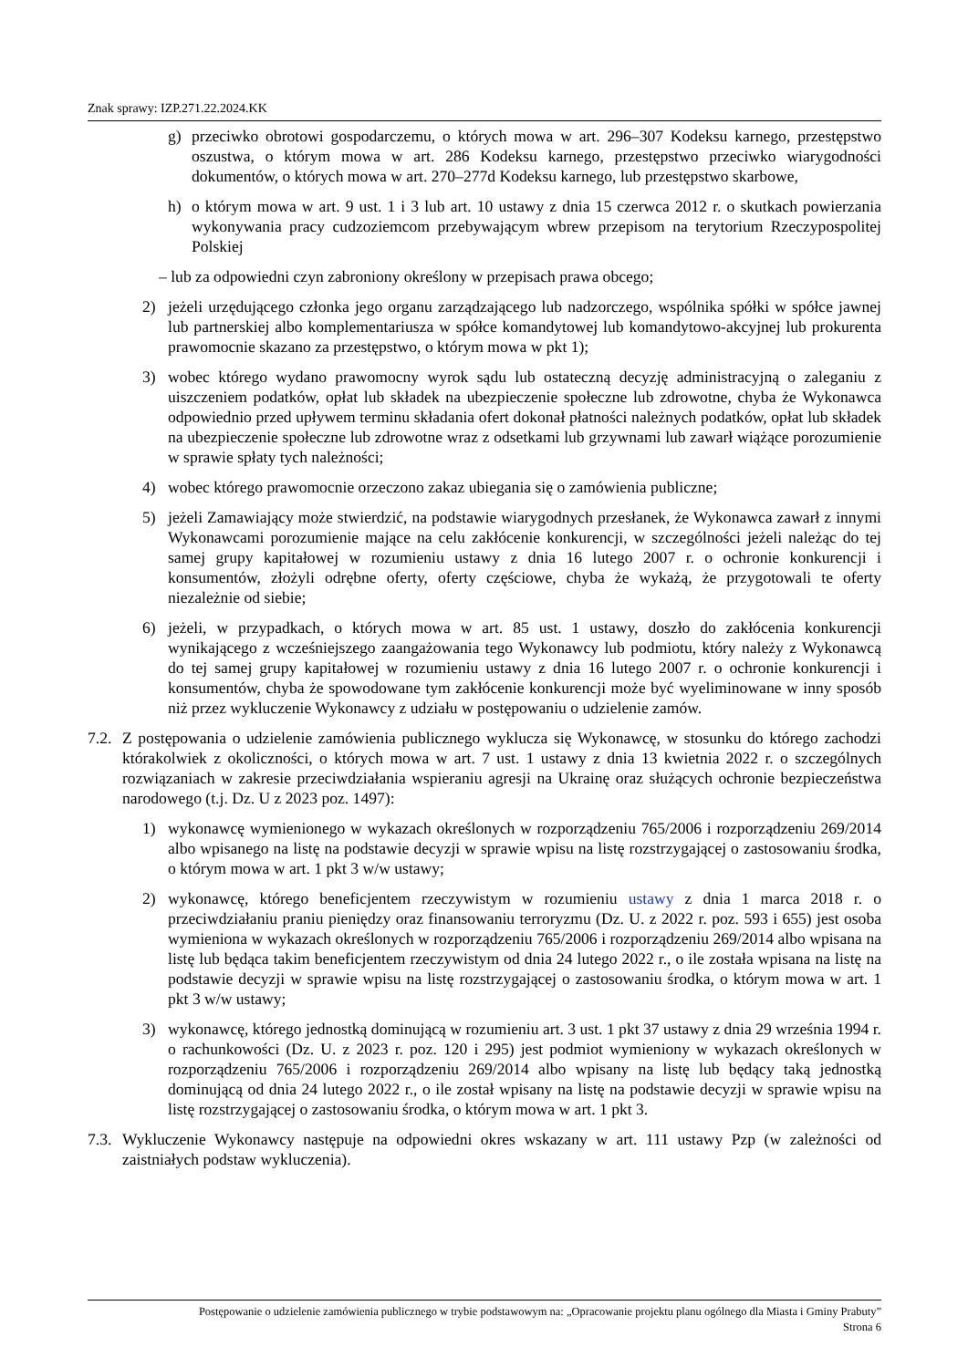Znak sprawy: IZP.271.22.2024.KK
g) przeciwko obrotowi gospodarczemu, o których mowa w art. 296–307 Kodeksu karnego, przestępstwo oszustwa, o którym mowa w art. 286 Kodeksu karnego, przestępstwo przeciwko wiarygodności dokumentów, o których mowa w art. 270–277d Kodeksu karnego, lub przestępstwo skarbowe,
h) o którym mowa w art. 9 ust. 1 i 3 lub art. 10 ustawy z dnia 15 czerwca 2012 r. o skutkach powierzania wykonywania pracy cudzoziemcom przebywającym wbrew przepisom na terytorium Rzeczypospolitej Polskiej
– lub za odpowiedni czyn zabroniony określony w przepisach prawa obcego;
2) jeżeli urzędującego członka jego organu zarządzającego lub nadzorczego, wspólnika spółki w spółce jawnej lub partnerskiej albo komplementariusza w spółce komandytowej lub komandytowo-akcyjnej lub prokurenta prawomocnie skazano za przestępstwo, o którym mowa w pkt 1);
3) wobec którego wydano prawomocny wyrok sądu lub ostateczną decyzję administracyjną o zaleganiu z uiszczeniem podatków, opłat lub składek na ubezpieczenie społeczne lub zdrowotne, chyba że Wykonawca odpowiednio przed upływem terminu składania ofert dokonał płatności należnych podatków, opłat lub składek na ubezpieczenie społeczne lub zdrowotne wraz z odsetkami lub grzywnami lub zawarł wiążące porozumienie w sprawie spłaty tych należności;
4) wobec którego prawomocnie orzeczono zakaz ubiegania się o zamówienia publiczne;
5) jeżeli Zamawiający może stwierdzić, na podstawie wiarygodnych przesłanek, że Wykonawca zawarł z innymi Wykonawcami porozumienie mające na celu zakłócenie konkurencji, w szczególności jeżeli należąc do tej samej grupy kapitałowej w rozumieniu ustawy z dnia 16 lutego 2007 r. o ochronie konkurencji i konsumentów, złożyli odrębne oferty, oferty częściowe, chyba że wykażą, że przygotowali te oferty niezależnie od siebie;
6) jeżeli, w przypadkach, o których mowa w art. 85 ust. 1 ustawy, doszło do zakłócenia konkurencji wynikającego z wcześniejszego zaangażowania tego Wykonawcy lub podmiotu, który należy z Wykonawcą do tej samej grupy kapitałowej w rozumieniu ustawy z dnia 16 lutego 2007 r. o ochronie konkurencji i konsumentów, chyba że spowodowane tym zakłócenie konkurencji może być wyeliminowane w inny sposób niż przez wykluczenie Wykonawcy z udziału w postępowaniu o udzielenie zamów.
7.2. Z postępowania o udzielenie zamówienia publicznego wyklucza się Wykonawcę, w stosunku do którego zachodzi którakolwiek z okoliczności, o których mowa w art. 7 ust. 1 ustawy z dnia 13 kwietnia 2022 r. o szczególnych rozwiązaniach w zakresie przeciwdziałania wspieraniu agresji na Ukrainę oraz służących ochronie bezpieczeństwa narodowego (t.j. Dz. U z 2023 poz. 1497):
1) wykonawcę wymienionego w wykazach określonych w rozporządzeniu 765/2006 i rozporządzeniu 269/2014 albo wpisanego na listę na podstawie decyzji w sprawie wpisu na listę rozstrzygającej o zastosowaniu środka, o którym mowa w art. 1 pkt 3 w/w ustawy;
2) wykonawcę, którego beneficjentem rzeczywistym w rozumieniu ustawy z dnia 1 marca 2018 r. o przeciwdziałaniu praniu pieniędzy oraz finansowaniu terroryzmu (Dz. U. z 2022 r. poz. 593 i 655) jest osoba wymieniona w wykazach określonych w rozporządzeniu 765/2006 i rozporządzeniu 269/2014 albo wpisana na listę lub będąca takim beneficjentem rzeczywistym od dnia 24 lutego 2022 r., o ile została wpisana na listę na podstawie decyzji w sprawie wpisu na listę rozstrzygającej o zastosowaniu środka, o którym mowa w art. 1 pkt 3 w/w ustawy;
3) wykonawcę, którego jednostką dominującą w rozumieniu art. 3 ust. 1 pkt 37 ustawy z dnia 29 września 1994 r. o rachunkowości (Dz. U. z 2023 r. poz. 120 i 295) jest podmiot wymieniony w wykazach określonych w rozporządzeniu 765/2006 i rozporządzeniu 269/2014 albo wpisany na listę lub będący taką jednostką dominującą od dnia 24 lutego 2022 r., o ile został wpisany na listę na podstawie decyzji w sprawie wpisu na listę rozstrzygającej o zastosowaniu środka, o którym mowa w art. 1 pkt 3.
7.3. Wykluczenie Wykonawcy następuje na odpowiedni okres wskazany w art. 111 ustawy Pzp (w zależności od zaistniałych podstaw wykluczenia).
Postępowanie o udzielenie zamówienia publicznego w trybie podstawowym na: „Opracowanie projektu planu ogólnego dla Miasta i Gminy Prabuty”
Strona 6